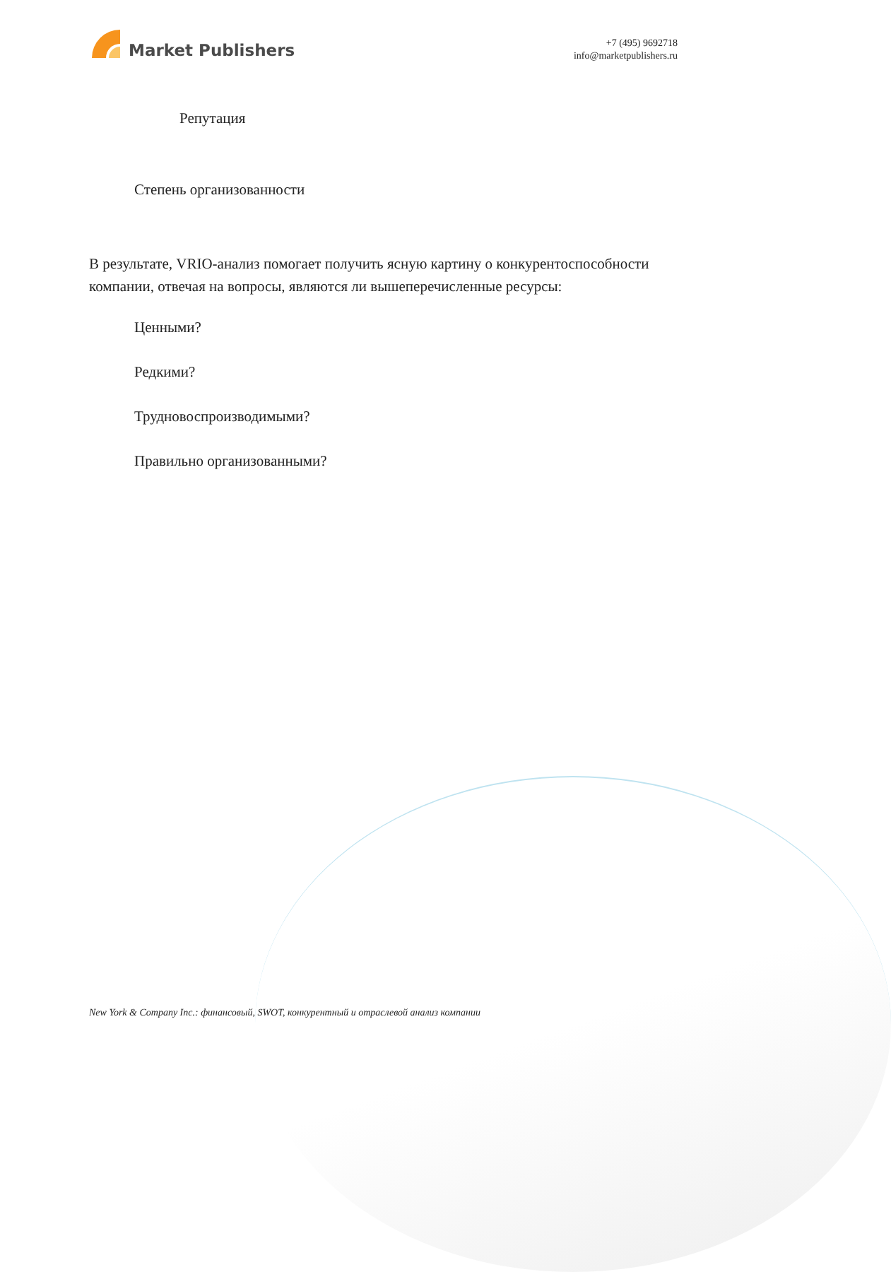Market Publishers
+7 (495) 9692718
info@marketpublishers.ru
Репутация
Степень организованности
В результате, VRIO-анализ помогает получить ясную картину о конкурентоспособности компании, отвечая на вопросы, являются ли вышеперечисленные ресурсы:
Ценными?
Редкими?
Трудновоспроизводимыми?
Правильно организованными?
New York & Company Inc.: финансовый, SWOT, конкурентный и отраслевой анализ компании